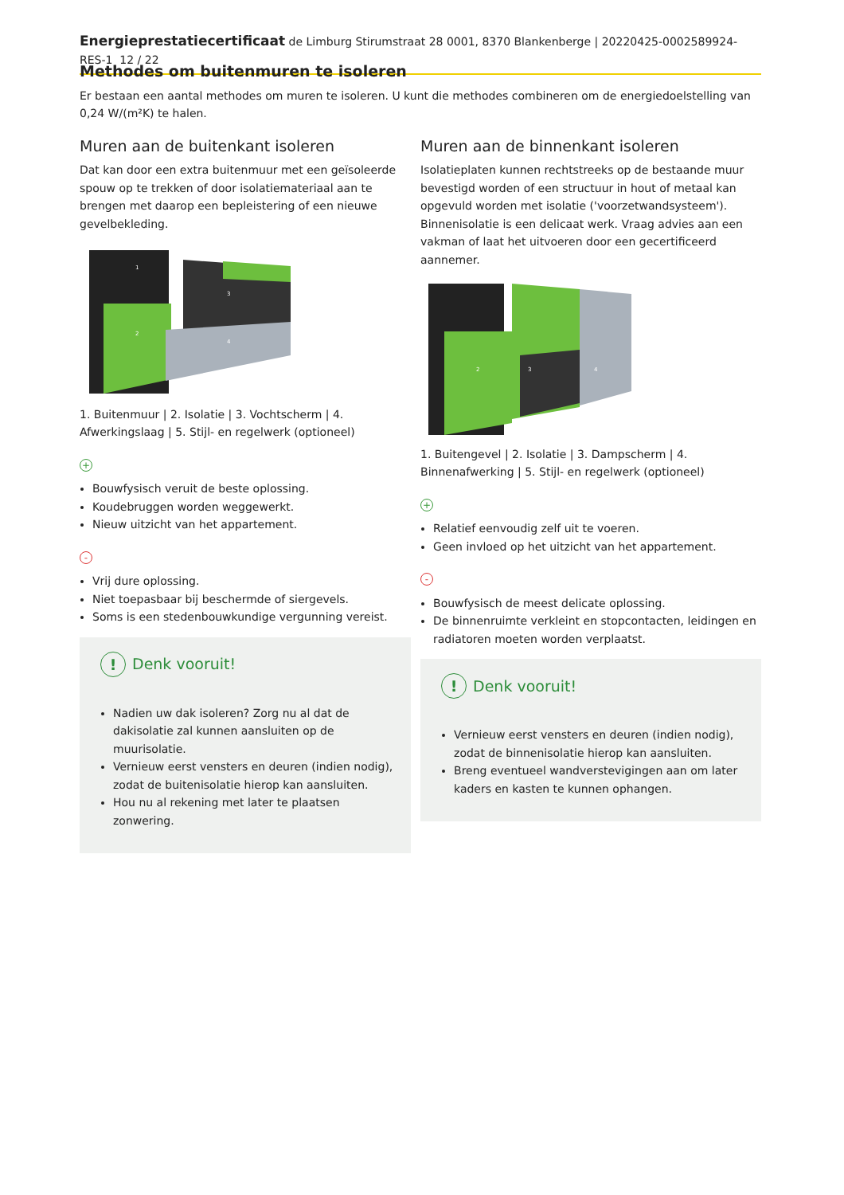Energieprestatiecertificaat de Limburg Stirumstraat 28 0001, 8370 Blankenberge | 20220425-0002589924-RES-1 12 / 22
Methodes om buitenmuren te isoleren
Er bestaan een aantal methodes om muren te isoleren. U kunt die methodes combineren om de energiedoelstelling van 0,24 W/(m²K) te halen.
Muren aan de buitenkant isoleren
Dat kan door een extra buitenmuur met een geïsoleerde spouw op te trekken of door isolatiemateriaal aan te brengen met daarop een bepleistering of een nieuwe gevelbekleding.
2
3
4
1
1. Buitenmuur | 2. Isolatie | 3. Vochtscherm | 4. Afwerkingslaag | 5. Stijl- en regelwerk (optioneel)
+
Bouwfysisch veruit de beste oplossing.
Koudebruggen worden weggewerkt.
Nieuw uitzicht van het appartement.
-
Vrij dure oplossing.
Niet toepasbaar bij beschermde of siergevels.
Soms is een stedenbouwkundige vergunning vereist.
! Denk vooruit!
Nadien uw dak isoleren? Zorg nu al dat de dakisolatie zal kunnen aansluiten op de muurisolatie.
Vernieuw eerst vensters en deuren (indien nodig), zodat de buitenisolatie hierop kan aansluiten.
Hou nu al rekening met later te plaatsen zonwering.
Muren aan de binnenkant isoleren
Isolatieplaten kunnen rechtstreeks op de bestaande muur bevestigd worden of een structuur in hout of metaal kan opgevuld worden met isolatie ('voorzetwandsysteem'). Binnenisolatie is een delicaat werk. Vraag advies aan een vakman of laat het uitvoeren door een gecertificeerd aannemer.
2
3
4
1. Buitengevel | 2. Isolatie | 3. Dampscherm | 4. Binnenafwerking | 5. Stijl- en regelwerk (optioneel)
+
Relatief eenvoudig zelf uit te voeren.
Geen invloed op het uitzicht van het appartement.
-
Bouwfysisch de meest delicate oplossing.
De binnenruimte verkleint en stopcontacten, leidingen en radiatoren moeten worden verplaatst.
! Denk vooruit!
Vernieuw eerst vensters en deuren (indien nodig), zodat de binnenisolatie hierop kan aansluiten.
Breng eventueel wandverstevigingen aan om later kaders en kasten te kunnen ophangen.